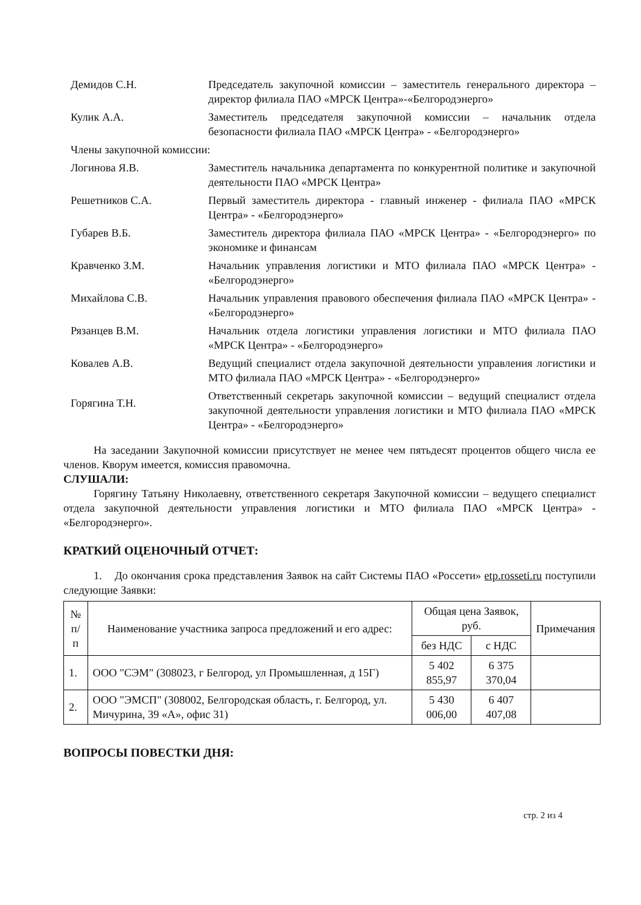Демидов С.Н. Председатель закупочной комиссии – заместитель генерального директора – директор филиала ПАО «МРСК Центра»-«Белгородэнерго»
Кулик А.А. Заместитель председателя закупочной комиссии – начальник отдела безопасности филиала ПАО «МРСК Центра» - «Белгородэнерго»
Члены закупочной комиссии:
Логинова Я.В. Заместитель начальника департамента по конкурентной политике и закупочной деятельности ПАО «МРСК Центра»
Решетников С.А. Первый заместитель директора - главный инженер - филиала ПАО «МРСК Центра» - «Белгородэнерго»
Губарев В.Б. Заместитель директора филиала ПАО «МРСК Центра» - «Белгородэнерго» по экономике и финансам
Кравченко З.М. Начальник управления логистики и МТО филиала ПАО «МРСК Центра» - «Белгородэнерго»
Михайлова С.В. Начальник управления правового обеспечения филиала ПАО «МРСК Центра» - «Белгородэнерго»
Рязанцев В.М. Начальник отдела логистики управления логистики и МТО филиала ПАО «МРСК Центра» - «Белгородэнерго»
Ковалев А.В. Ведущий специалист отдела закупочной деятельности управления логистики и МТО филиала ПАО «МРСК Центра» - «Белгородэнерго»
Горягина Т.Н.
Ответственный секретарь закупочной комиссии – ведущий специалист отдела закупочной деятельности управления логистики и МТО филиала ПАО «МРСК Центра» - «Белгородэнерго»
На заседании Закупочной комиссии присутствует не менее чем пятьдесят процентов общего числа ее членов. Кворум имеется, комиссия правомочна.
СЛУШАЛИ:
Горягину Татьяну Николаевну, ответственного секретаря Закупочной комиссии – ведущего специалист отдела закупочной деятельности управления логистики и МТО филиала ПАО «МРСК Центра» - «Белгородэнерго».
КРАТКИЙ ОЦЕНОЧНЫЙ ОТЧЕТ:
1. До окончания срока представления Заявок на сайт Системы ПАО «Россети» etp.rosseti.ru поступили следующие Заявки:
| № п/п | Наименование участника запроса предложений и его адрес: | Общая цена Заявок, руб. | | Примечания |
| --- | --- | --- | --- | --- |
| | | без НДС | с НДС | |
| 1. | ООО "СЭМ" (308023, г Белгород, ул Промышленная, д 15Г) | 5 402 855,97 | 6 375 370,04 | |
| 2. | ООО "ЭМСП" (308002, Белгородская область, г. Белгород, ул. Мичурина, 39 «А», офис 31) | 5 430 006,00 | 6 407 407,08 | |
ВОПРОСЫ ПОВЕСТКИ ДНЯ:
стр. 2 из 4